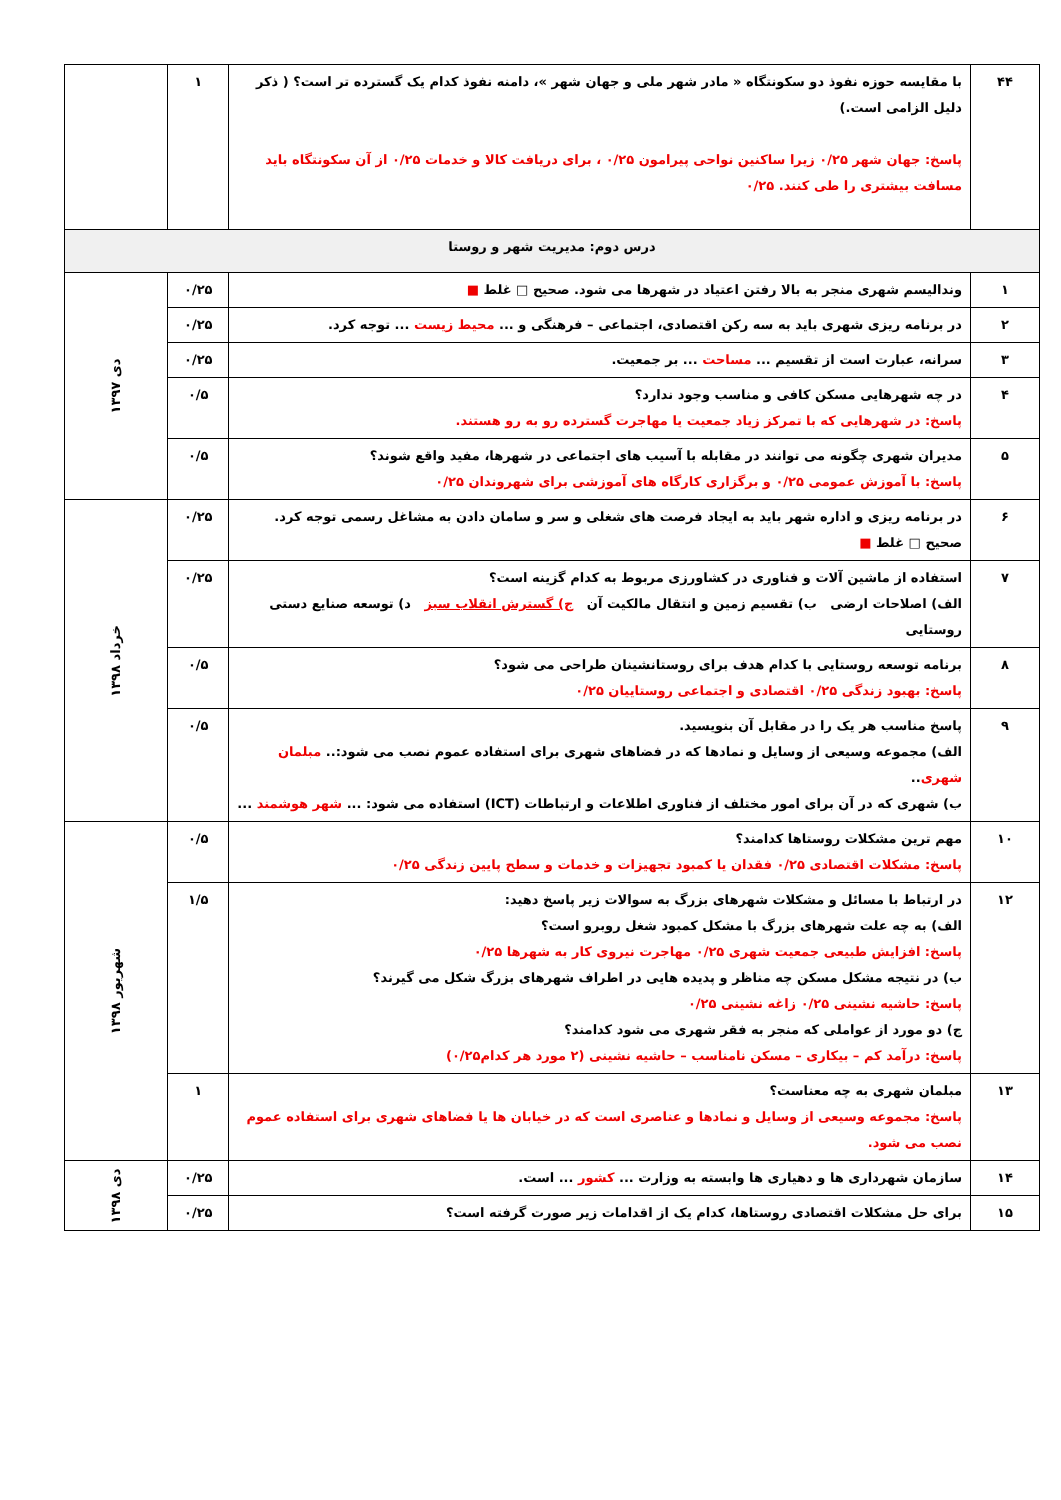| ۴۴ | با مقایسه حوزه نفوذ دو سکونتگاه « مادر شهر ملی و جهان شهر »، دامنه نفوذ کدام یک گسترده تر است؟ ( ذکر دلیل الزامی است.) پاسخ: جهان شهر ۰/۲۵ زیرا ساکنین نواحی پیرامون ۰/۲۵ ، برای دریافت کالا و خدمات ۰/۲۵ از آن سکونتگاه باید مسافت بیشتری را طی کنند. ۰/۲۵ | ۱ | |
| درس دوم: مدیریت شهر و روستا | | | |
| ۱ | وندالیسم شهری منجر به بالا رفتن اعتیاد در شهرها می شود. صحیح □ غلط ■ | ۰/۲۵ | دی ۱۳۹۷ |
| ۲ | در برنامه ریزی شهری باید به سه رکن اقتصادی، اجتماعی – فرهنگی و ... محیط زیست ... توجه کرد. | ۰/۲۵ | |
| ۳ | سرانه، عبارت است از تقسیم ... مساحت ... بر جمعیت. | ۰/۲۵ | |
| ۴ | در چه شهرهایی مسکن کافی و مناسب وجود ندارد؟ پاسخ: در شهرهایی که با تمرکز زیاد جمعیت یا مهاجرت گسترده رو به رو هستند. | ۰/۵ | |
| ۵ | مدیران شهری چگونه می توانند در مقابله با آسیب های اجتماعی در شهرها، مفید واقع شوند؟ پاسخ: با آموزش عمومی ۰/۲۵ و برگزاری کارگاه های آموزشی برای شهروندان ۰/۲۵ | ۰/۵ | |
| ۶ | در برنامه ریزی و اداره شهر باید به ایجاد فرصت های شغلی و سر و سامان دادن به مشاغل رسمی توجه کرد. صحیح □ غلط ■ | ۰/۲۵ | خرداد ۱۳۹۸ |
| ۷ | استفاده از ماشین آلات و فناوری در کشاورزی مربوط به کدام گزینه است؟ الف) اصلاحات ارضی ب) تقسیم زمین و انتقال مالکیت آن ج) گسترش انقلاب سبز د) توسعه صنایع دستی روستایی | ۰/۲۵ | |
| ۸ | برنامه توسعه روستایی با کدام هدف برای روستانشینان طراحی می شود؟ پاسخ: بهبود زندگی ۰/۲۵ اقتصادی و اجتماعی روستاییان ۰/۲۵ | ۰/۵ | |
| ۹ | پاسخ مناسب هر یک را در مقابل آن بنویسید. الف) مجموعه وسیعی از وسایل و نمادها که در فضاهای شهری برای استفاده عموم نصب می شود:.. مبلمان شهری .. ب) شهری که در آن برای امور مختلف از فناوری اطلاعات و ارتباطات (ICT) استفاده می شود: ... شهر هوشمند ... | ۰/۵ | |
| ۱۰ | مهم ترین مشکلات روستاها کدامند؟ پاسخ: مشکلات اقتصادی ۰/۲۵ فقدان یا کمبود تجهیزات و خدمات و سطح پایین زندگی ۰/۲۵ | ۰/۵ | شهریور ۱۳۹۸ |
| ۱۲ | در ارتباط با مسائل و مشکلات شهرهای بزرگ به سوالات زیر پاسخ دهید: الف) به چه علت شهرهای بزرگ با مشکل کمبود شغل روبرو است؟ پاسخ: افزایش طبیعی جمعیت شهری ۰/۲۵ مهاجرت نیروی کار به شهرها ۰/۲۵ ب) در نتیجه مشکل مسکن چه مناظر و پدیده هایی در اطراف شهرهای بزرگ شکل می گیرند؟ پاسخ: حاشیه نشینی ۰/۲۵ زاغه نشینی ۰/۲۵ ج) دو مورد از عواملی که منجر به فقر شهری می شود کدامند؟ پاسخ: درآمد کم – بیکاری – مسکن نامناسب – حاشیه نشینی (۲ مورد هر کدام۰/۲۵) | ۱/۵ | |
| ۱۳ | مبلمان شهری به چه معناست؟ پاسخ: مجموعه وسیعی از وسایل و نمادها و عناصری است که در خیابان ها یا فضاهای شهری برای استفاده عموم نصب می شود. | ۱ | |
| ۱۴ | سازمان شهرداری ها و دهیاری ها وابسته به وزارت ... کشور ... است. | ۰/۲۵ | دی ۱۳۹۸ |
| ۱۵ | برای حل مشکلات اقتصادی روستاها، کدام یک از اقدامات زیر صورت گرفته است؟ | ۰/۲۵ | |